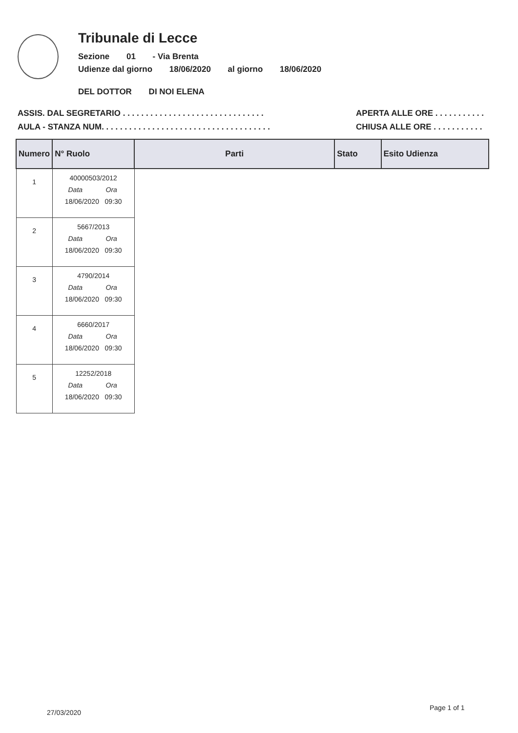Tribunale di Lecce
Sezione 01 - Via Brenta
Udienze dal giorno 18/06/2020 al giorno 18/06/2020
DEL DOTTOR DI NOI ELENA
ASSIS. DAL SEGRETARIO . . . . . . . . . . . . . . . . . . . . . . . . . . . . . . .
AULA - STANZA NUM. . . . . . . . . . . . . . . . . . . . . . . . . . . . . . . . . . . . .
APERTA ALLE ORE . . . . . . . . . . .
CHIUSA ALLE ORE . . . . . . . . . . .
| Numero | N° Ruolo | Parti | Stato | Esito Udienza |
| --- | --- | --- | --- | --- |
| 1 | 40000503/2012 Data Ora 18/06/2020 09:30 | | | |
| 2 | 5667/2013 Data Ora 18/06/2020 09:30 | | | |
| 3 | 4790/2014 Data Ora 18/06/2020 09:30 | | | |
| 4 | 6660/2017 Data Ora 18/06/2020 09:30 | | | |
| 5 | 12252/2018 Data Ora 18/06/2020 09:30 | | | |
Page 1 of 1
27/03/2020